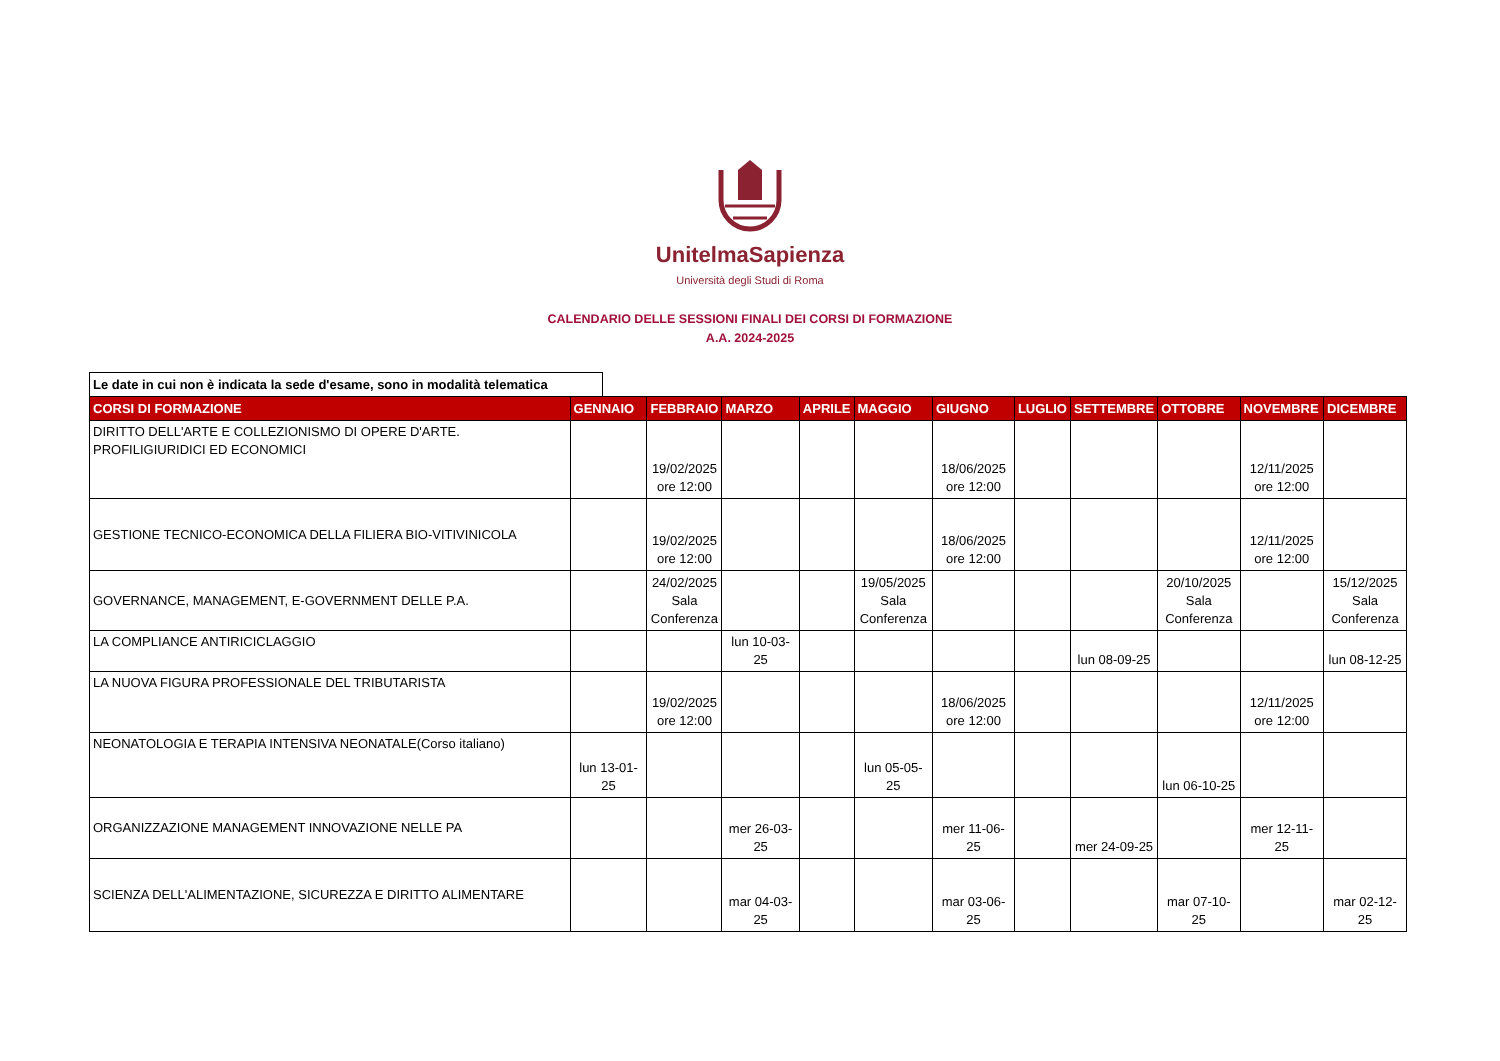UnitelmaSapienza
Università degli Studi di Roma
CALENDARIO DELLE SESSIONI FINALI DEI CORSI DI FORMAZIONE
A.A. 2024-2025
Le date in cui non è indicata la sede d'esame, sono in modalità telematica
| CORSI DI FORMAZIONE | GENNAIO | FEBBRAIO | MARZO | APRILE | MAGGIO | GIUGNO | LUGLIO | SETTEMBRE | OTTOBRE | NOVEMBRE | DICEMBRE |
| --- | --- | --- | --- | --- | --- | --- | --- | --- | --- | --- | --- |
| DIRITTO DELL'ARTE E COLLEZIONISMO DI OPERE D'ARTE. PROFILIGIURIDICI ED ECONOMICI | | 19/02/2025 ore 12:00 | | | | 18/06/2025 ore 12:00 | | | | 12/11/2025 ore 12:00 | |
| GESTIONE TECNICO-ECONOMICA DELLA FILIERA BIO-VITIVINICOLA | | 19/02/2025 ore 12:00 | | | | 18/06/2025 ore 12:00 | | | | 12/11/2025 ore 12:00 | |
| GOVERNANCE, MANAGEMENT, E-GOVERNMENT DELLE P.A. | | 24/02/2025 Sala Conferenza | | | 19/05/2025 Sala Conferenza | | | | 20/10/2025 Sala Conferenza | | 15/12/2025 Sala Conferenza |
| LA COMPLIANCE ANTIRICICLAGGIO | | | lun 10-03-25 | | | | | lun 08-09-25 | | | lun 08-12-25 |
| LA NUOVA FIGURA PROFESSIONALE DEL TRIBUTARISTA | | 19/02/2025 ore 12:00 | | | | 18/06/2025 ore 12:00 | | | | 12/11/2025 ore 12:00 | |
| NEONATOLOGIA E TERAPIA INTENSIVA NEONATALE(Corso italiano) | lun 13-01-25 | | | | lun 05-05-25 | | | | lun 06-10-25 | | |
| ORGANIZZAZIONE MANAGEMENT INNOVAZIONE NELLE PA | | | mer 26-03-25 | | | mer 11-06-25 | | mer 24-09-25 | | mer 12-11-25 | |
| SCIENZA DELL'ALIMENTAZIONE, SICUREZZA E DIRITTO ALIMENTARE | | | mar 04-03-25 | | | mar 03-06-25 | | | mar 07-10-25 | | mar 02-12-25 |